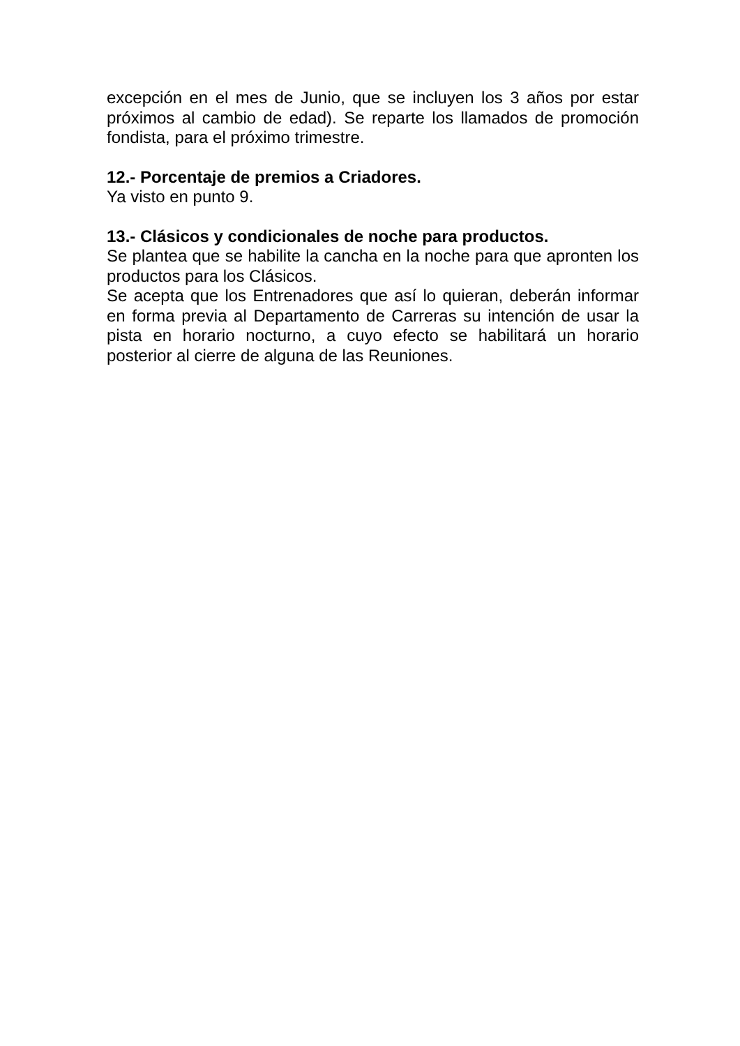excepción en el mes de Junio, que se incluyen los 3 años por estar próximos al cambio de edad). Se reparte los llamados de promoción fondista, para el próximo trimestre.
12.- Porcentaje de premios a Criadores.
Ya visto en punto 9.
13.- Clásicos y condicionales de noche para productos.
Se plantea que se habilite la cancha en la noche para que apronten los productos para los Clásicos.
Se acepta que los Entrenadores que así lo quieran, deberán informar en forma previa al Departamento de Carreras su intención de usar la pista en horario nocturno, a cuyo efecto se habilitará un horario posterior al cierre de alguna de las Reuniones.